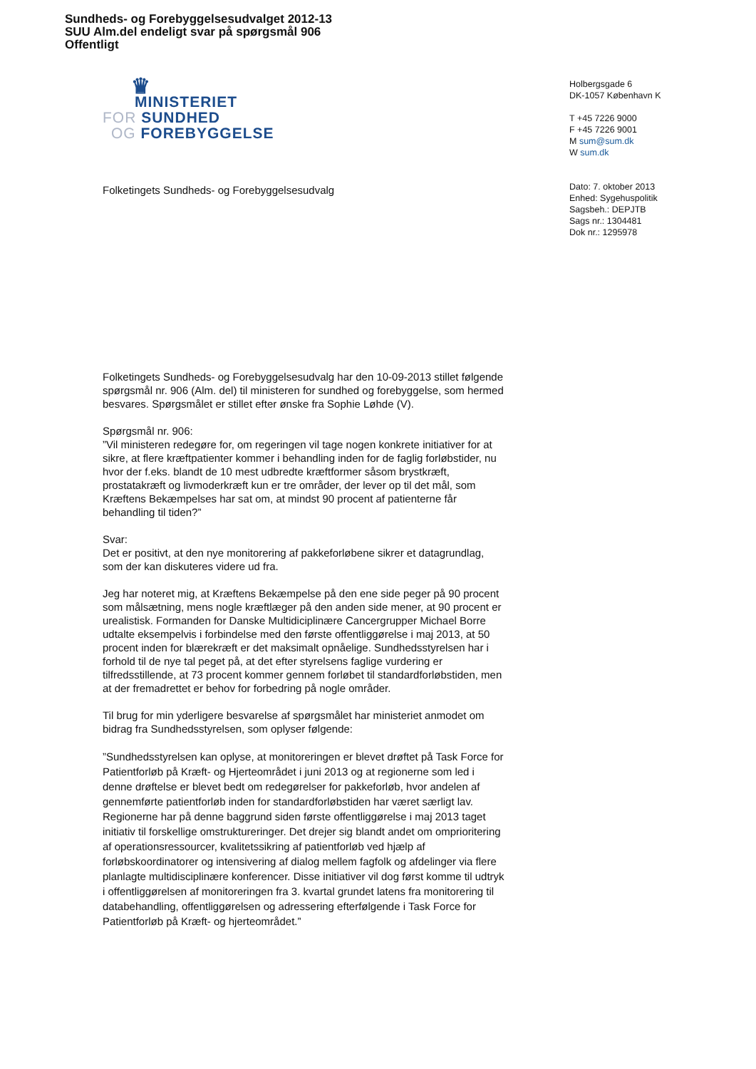Sundheds- og Forebyggelsesudvalget 2012-13
SUU Alm.del endeligt svar på spørgsmål 906
Offentligt
♛
MINISTERIET
FOR SUNDHED
OG FOREBYGGELSE
Folketingets Sundheds- og Forebyggelsesudvalg
Holbergsgade 6
DK-1057 København K
T +45 7226 9000
F +45 7226 9001
M sum@sum.dk
W sum.dk
Dato: 7. oktober 2013
Enhed: Sygehuspolitik
Sagsbeh.: DEPJTB
Sags nr.: 1304481
Dok nr.: 1295978
Folketingets Sundheds- og Forebyggelsesudvalg har den 10-09-2013 stillet følgende spørgsmål nr. 906 (Alm. del) til ministeren for sundhed og forebyggelse, som hermed besvares. Spørgsmålet er stillet efter ønske fra Sophie Løhde (V).
Spørgsmål nr. 906:
”Vil ministeren redegøre for, om regeringen vil tage nogen konkrete initiativer for at sikre, at flere kræftpatienter kommer i behandling inden for de faglig forløbstider, nu hvor der f.eks. blandt de 10 mest udbredte kræftformer såsom brystkræft, prostatakræft og livmoderkræft kun er tre områder, der lever op til det mål, som Kræftens Bekæmpelses har sat om, at mindst 90 procent af patienterne får behandling til tiden?”
Svar:
Det er positivt, at den nye monitorering af pakkeforløbene sikrer et datagrundlag, som der kan diskuteres videre ud fra.
Jeg har noteret mig, at Kræftens Bekæmpelse på den ene side peger på 90 procent som målsætning, mens nogle kræftlæger på den anden side mener, at 90 procent er urealistisk. Formanden for Danske Multidiciplinære Cancergrupper Michael Borre udtalte eksempelvis i forbindelse med den første offentliggørelse i maj 2013, at 50 procent inden for blærekræft er det maksimalt opnåelige. Sundhedsstyrelsen har i forhold til de nye tal peget på, at det efter styrelsens faglige vurdering er tilfredsstillende, at 73 procent kommer gennem forløbet til standardforløbstiden, men at der fremadrettet er behov for forbedring på nogle områder.
Til brug for min yderligere besvarelse af spørgsmålet har ministeriet anmodet om bidrag fra Sundhedsstyrelsen, som oplyser følgende:
”Sundhedsstyrelsen kan oplyse, at monitoreringen er blevet drøftet på Task Force for Patientforløb på Kræft- og Hjerteområdet i juni 2013 og at regionerne som led i denne drøftelse er blevet bedt om redegørelser for pakkeforløb, hvor andelen af gennemførte patientforløb inden for standardforløbstiden har været særligt lav. Regionerne har på denne baggrund siden første offentliggørelse i maj 2013 taget initiativ til forskellige omstruktureringer. Det drejer sig blandt andet om omprioritering af operationsressourcer, kvalitetssikring af patientforløb ved hjælp af forløbskoordinatorer og intensivering af dialog mellem fagfolk og afdelinger via flere planlagte multidisciplinære konferencer. Disse initiativer vil dog først komme til udtryk i offentliggørelsen af monitoreringen fra 3. kvartal grundet latens fra monitorering til databehandling, offentliggørelsen og adressering efterfølgende i Task Force for Patientforløb på Kræft- og hjerteområdet.”